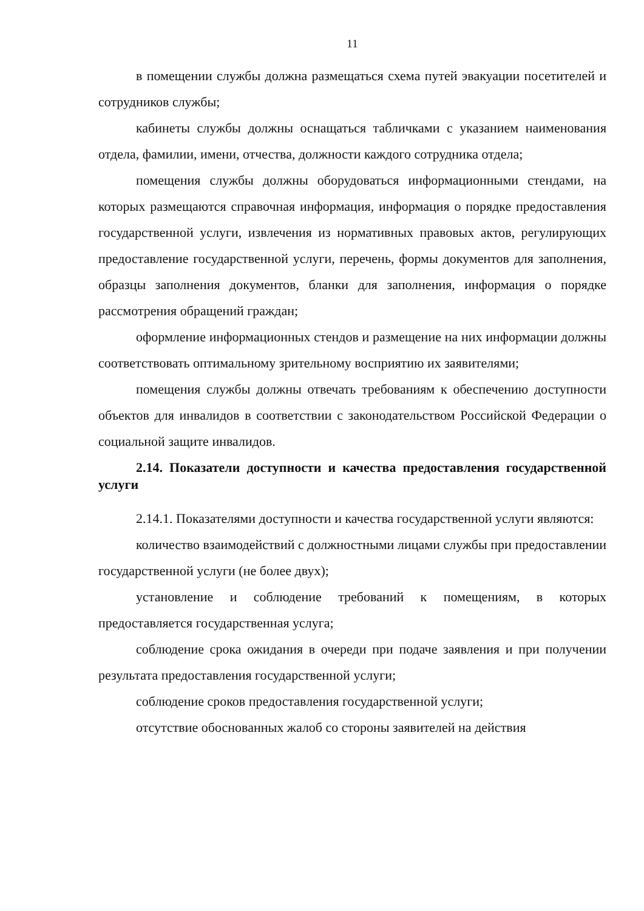11
в помещении службы должна размещаться схема путей эвакуации посетителей и сотрудников службы;
кабинеты службы должны оснащаться табличками с указанием наименования отдела, фамилии, имени, отчества, должности каждого сотрудника отдела;
помещения службы должны оборудоваться информационными стендами, на которых размещаются справочная информация, информация о порядке предоставления государственной услуги, извлечения из нормативных правовых актов, регулирующих предоставление государственной услуги, перечень, формы документов для заполнения, образцы заполнения документов, бланки для заполнения, информация о порядке рассмотрения обращений граждан;
оформление информационных стендов и размещение на них информации должны соответствовать оптимальному зрительному восприятию их заявителями;
помещения службы должны отвечать требованиям к обеспечению доступности объектов для инвалидов в соответствии с законодательством Российской Федерации о социальной защите инвалидов.
2.14. Показатели доступности и качества предоставления государственной услуги
2.14.1. Показателями доступности и качества государственной услуги являются:
количество взаимодействий с должностными лицами службы при предоставлении государственной услуги (не более двух);
установление и соблюдение требований к помещениям, в которых предоставляется государственная услуга;
соблюдение срока ожидания в очереди при подаче заявления и при получении результата предоставления государственной услуги;
соблюдение сроков предоставления государственной услуги;
отсутствие обоснованных жалоб со стороны заявителей на действия